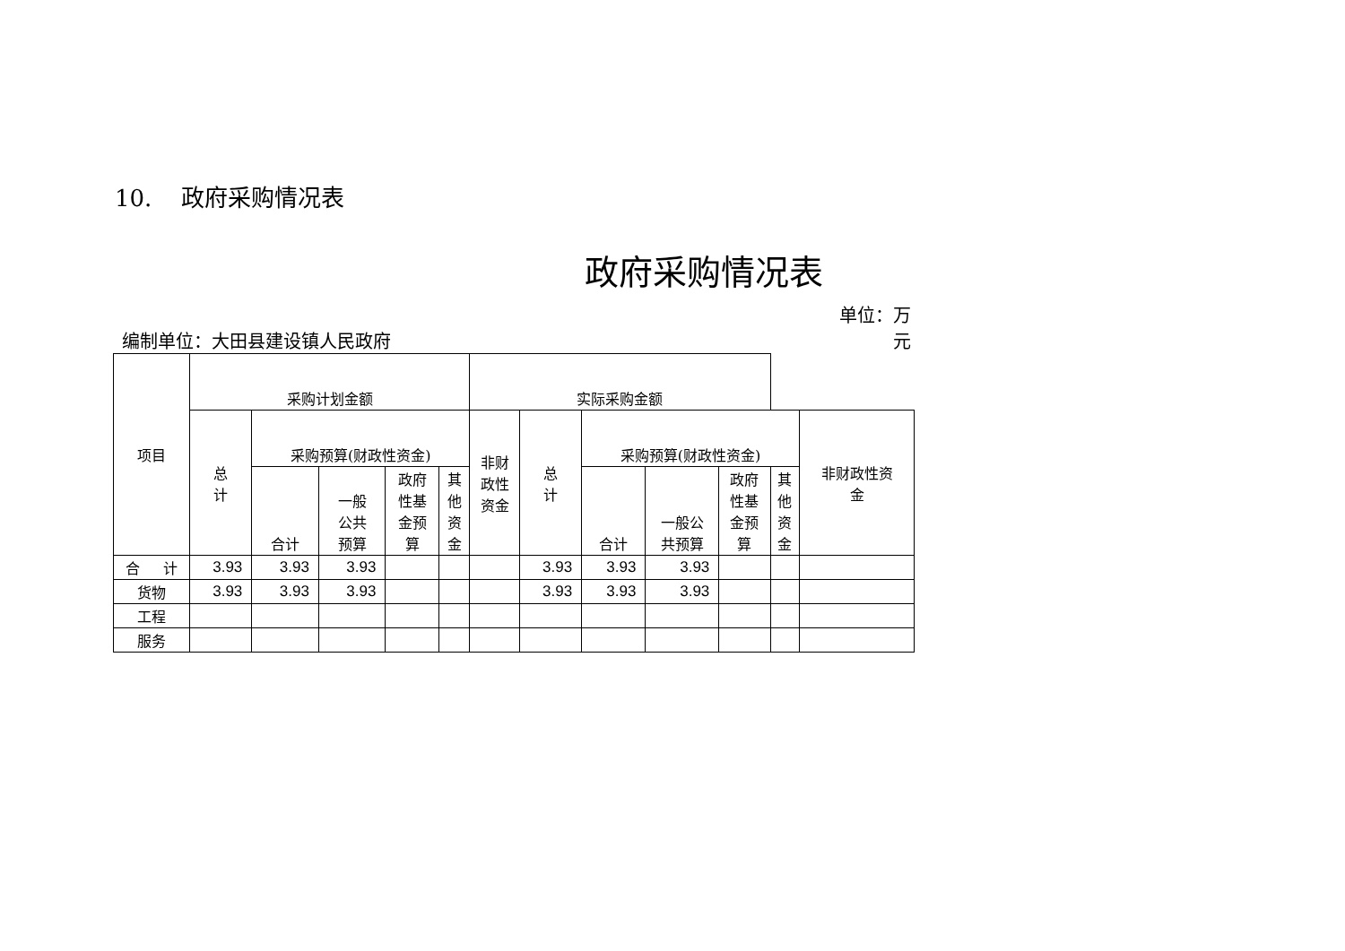10. 政府采购情况表
政府采购情况表
编制单位：大田县建设镇人民政府 单位：万
元
| 项目 | 采购计划金额 | | | | | 实际采购金额 | | | | | | |
| --- | --- | --- | --- | --- | --- | --- | --- | --- | --- | --- | --- | --- |
| | 总 计 | 采购预算(财政性资金) | | | | 非财 政性 资金 | 总 计 | 采购预算(财政性资金) | | | | 非财政性资 金 |
| | | 合计 | 一般 公共 预算 | 政府 性基 金预 算 | 其 他 资 金 | | | 合计 | 一般公 共预算 | 政府 性基 金预 算 | 其 他 资 金 | |
| 合 计 | 3.93 | 3.93 | 3.93 | | | | 3.93 | 3.93 | 3.93 | | | |
| 货物 | 3.93 | 3.93 | 3.93 | | | | 3.93 | 3.93 | 3.93 | | | |
| 工程 | | | | | | | | | | | | |
| 服务 | | | | | | | | | | | | |